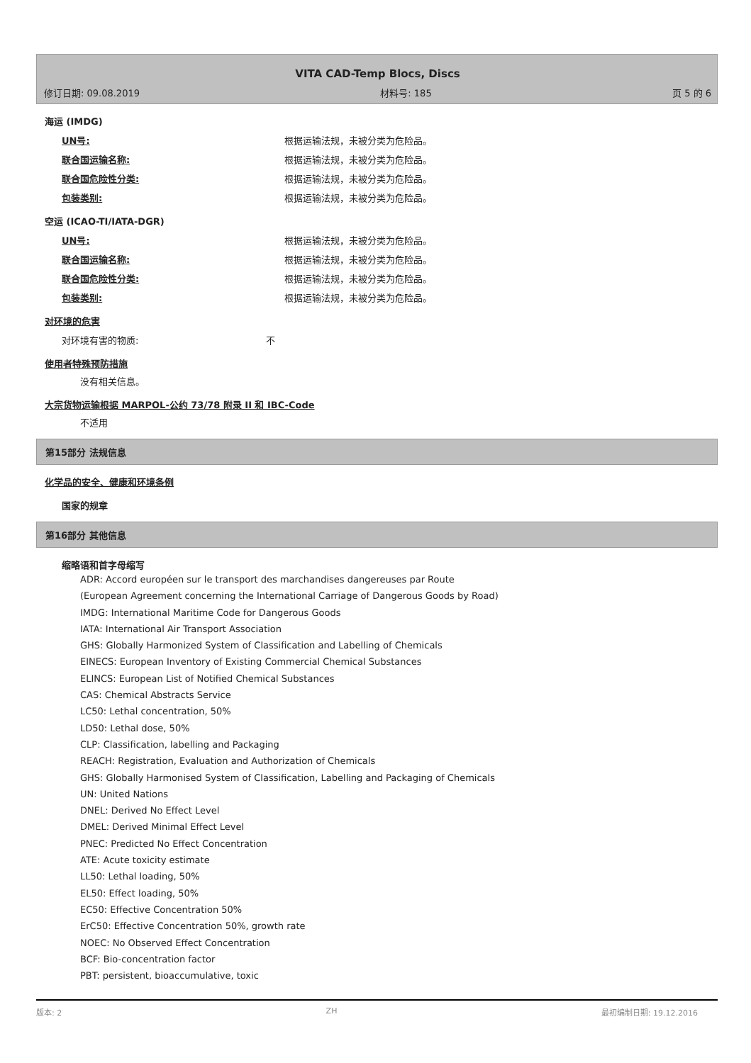VITA CAD-Temp Blocs, Discs
修订日期: 09.08.2019 材料号: 185 页 5 的 6
海运 (IMDG)
UN号: 根据运输法规，未被分类为危险品。
联合国运输名称: 根据运输法规，未被分类为危险品。
联合国危险性分类: 根据运输法规，未被分类为危险品。
包装类别: 根据运输法规，未被分类为危险品。
空运 (ICAO-TI/IATA-DGR)
UN号: 根据运输法规，未被分类为危险品。
联合国运输名称: 根据运输法规，未被分类为危险品。
联合国危险性分类: 根据运输法规，未被分类为危险品。
包装类别: 根据运输法规，未被分类为危险品。
对环境的危害
对环境有害的物质: 不
使用者特殊预防措施
没有相关信息。
大宗货物运输根据 MARPOL-公约 73/78 附录 II 和 IBC-Code
不适用
第15部分 法规信息
化学品的安全、健康和环境条例
国家的规章
第16部分 其他信息
缩略语和首字母缩写
ADR: Accord européen sur le transport des marchandises dangereuses par Route
(European Agreement concerning the International Carriage of Dangerous Goods by Road)
IMDG: International Maritime Code for Dangerous Goods
IATA: International Air Transport Association
GHS: Globally Harmonized System of Classification and Labelling of Chemicals
EINECS: European Inventory of Existing Commercial Chemical Substances
ELINCS: European List of Notified Chemical Substances
CAS: Chemical Abstracts Service
LC50: Lethal concentration, 50%
LD50: Lethal dose, 50%
CLP: Classification, labelling and Packaging
REACH: Registration, Evaluation and Authorization of Chemicals
GHS: Globally Harmonised System of Classification, Labelling and Packaging of Chemicals
UN: United Nations
DNEL: Derived No Effect Level
DMEL: Derived Minimal Effect Level
PNEC: Predicted No Effect Concentration
ATE: Acute toxicity estimate
LL50: Lethal loading, 50%
EL50: Effect loading, 50%
EC50: Effective Concentration 50%
ErC50: Effective Concentration 50%, growth rate
NOEC: No Observed Effect Concentration
BCF: Bio-concentration factor
PBT: persistent, bioaccumulative, toxic
版本: 2 ZH 最初编制日期: 19.12.2016